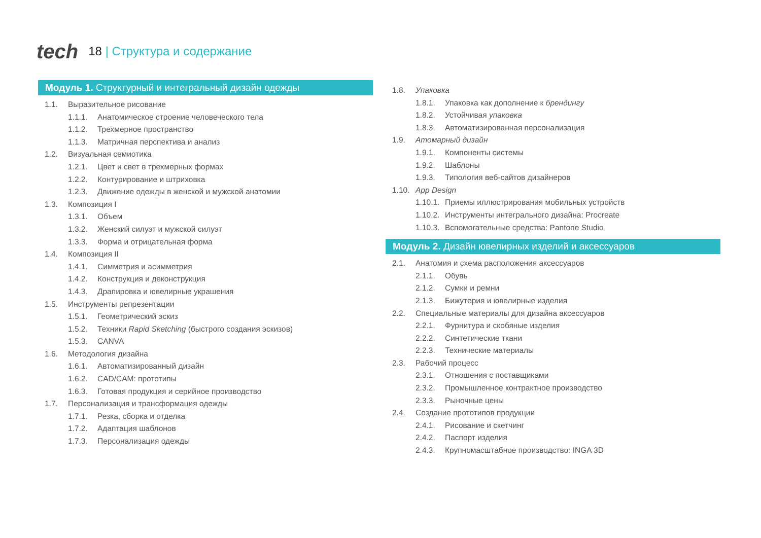tech
18 | Структура и содержание
Модуль 1. Структурный и интегральный дизайн одежды
1.1. Выразительное рисование
1.1.1. Анатомическое строение человеческого тела
1.1.2. Трехмерное пространство
1.1.3. Матричная перспектива и анализ
1.2. Визуальная семиотика
1.2.1. Цвет и свет в трехмерных формах
1.2.2. Контурирование и штриховка
1.2.3. Движение одежды в женской и мужской анатомии
1.3. Композиция I
1.3.1. Объем
1.3.2. Женский силуэт и мужской силуэт
1.3.3. Форма и отрицательная форма
1.4. Композиция II
1.4.1. Симметрия и асимметрия
1.4.2. Конструкция и деконструкция
1.4.3. Драпировка и ювелирные украшения
1.5. Инструменты репрезентации
1.5.1. Геометрический эскиз
1.5.2. Техники Rapid Sketching (быстрого создания эскизов)
1.5.3. CANVA
1.6. Методология дизайна
1.6.1. Автоматизированный дизайн
1.6.2. CAD/CAM: прототипы
1.6.3. Готовая продукция и серийное производство
1.7. Персонализация и трансформация одежды
1.7.1. Резка, сборка и отделка
1.7.2. Адаптация шаблонов
1.7.3. Персонализация одежды
1.8. Упаковка
1.8.1. Упаковка как дополнение к брендингу
1.8.2. Устойчивая упаковка
1.8.3. Автоматизированная персонализация
1.9. Атомарный дизайн
1.9.1. Компоненты системы
1.9.2. Шаблоны
1.9.3. Типология веб-сайтов дизайнеров
1.10. App Design
1.10.1. Приемы иллюстрирования мобильных устройств
1.10.2. Инструменты интегрального дизайна: Procreate
1.10.3. Вспомогательные средства: Pantone Studio
Модуль 2. Дизайн ювелирных изделий и аксессуаров
2.1. Анатомия и схема расположения аксессуаров
2.1.1. Обувь
2.1.2. Сумки и ремни
2.1.3. Бижутерия и ювелирные изделия
2.2. Специальные материалы для дизайна аксессуаров
2.2.1. Фурнитура и скобяные изделия
2.2.2. Синтетические ткани
2.2.3. Технические материалы
2.3. Рабочий процесс
2.3.1. Отношения с поставщиками
2.3.2. Промышленное контрактное производство
2.3.3. Рыночные цены
2.4. Создание прототипов продукции
2.4.1. Рисование и скетчинг
2.4.2. Паспорт изделия
2.4.3. Крупномасштабное производство: INGA 3D